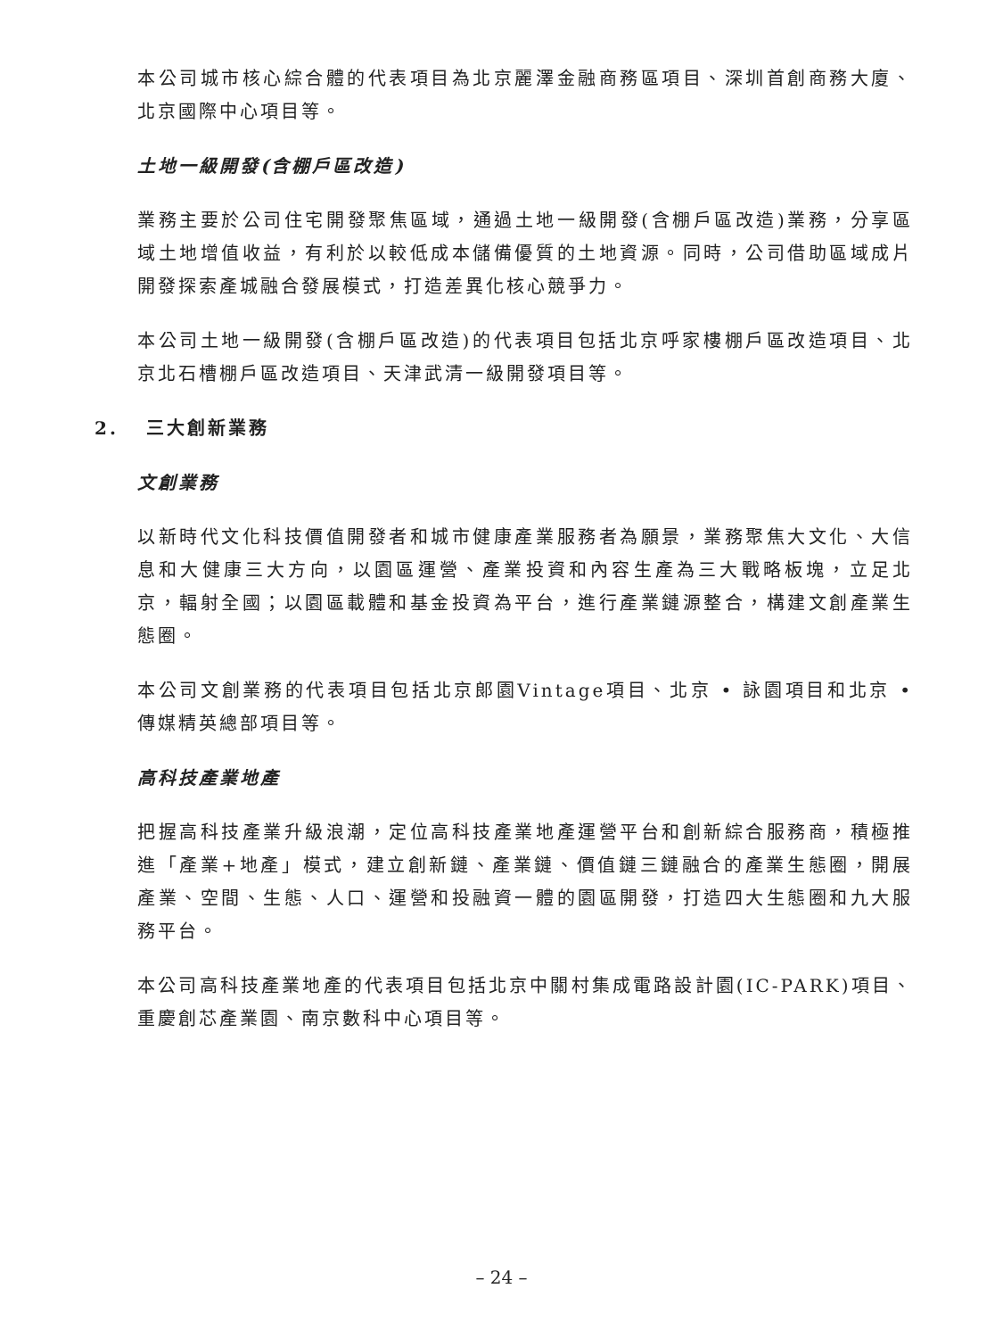本公司城市核心綜合體的代表項目為北京麗澤金融商務區項目、深圳首創商務大廈、北京國際中心項目等。
土地一級開發(含棚戶區改造)
業務主要於公司住宅開發聚焦區域，通過土地一級開發(含棚戶區改造)業務，分享區域土地增值收益，有利於以較低成本儲備優質的土地資源。同時，公司借助區域成片開發探索產城融合發展模式，打造差異化核心競爭力。
本公司土地一級開發(含棚戶區改造)的代表項目包括北京呼家樓棚戶區改造項目、北京北石槽棚戶區改造項目、天津武清一級開發項目等。
2. 三大創新業務
文創業務
以新時代文化科技價值開發者和城市健康產業服務者為願景，業務聚焦大文化、大信息和大健康三大方向，以園區運營、產業投資和內容生產為三大戰略板塊，立足北京，輻射全國；以園區載體和基金投資為平台，進行產業鏈源整合，構建文創產業生態圈。
本公司文創業務的代表項目包括北京郎園Vintage項目、北京 • 詠園項目和北京 • 傳媒精英總部項目等。
高科技產業地產
把握高科技產業升級浪潮，定位高科技產業地產運營平台和創新綜合服務商，積極推進「產業+地產」模式，建立創新鏈、產業鏈、價值鏈三鏈融合的產業生態圈，開展產業、空間、生態、人口、運營和投融資一體的園區開發，打造四大生態圈和九大服務平台。
本公司高科技產業地產的代表項目包括北京中關村集成電路設計園(IC-PARK)項目、重慶創芯產業園、南京數科中心項目等。
– 24 –